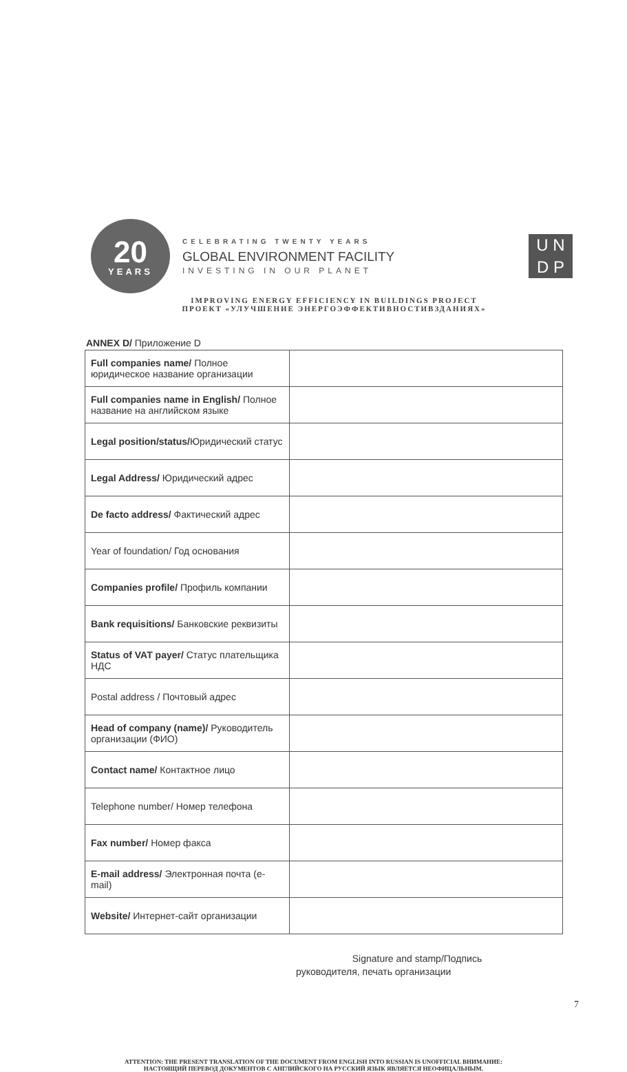20
YEARS
CELEBRATING TWENTY YEARS
GLOBAL ENVIRONMENT FACILITY
INVESTING IN OUR PLANET
U N
D P
IMPROVING ENERGY EFFICIENCY IN BUILDINGS PROJECT
ПРОЕКТ «УЛУЧШЕНИЕ ЭНЕРГОЭФФЕКТИВНОСТИВЗДАНИЯХ»
ANNEX D/ Приложение D
| Full companies name/ Полное юридическое название организации | |
| Full companies name in English/ Полное название на английском языке | |
| Legal position/status/ Юридический статус | |
| Legal Address/ Юридический адрес | |
| De facto address/ Фактический адрес | |
| Year of foundation/ Год основания | |
| Companies profile/ Профиль компании | |
| Bank requisitions/ Банковские реквизиты | |
| Status of VAT payer/ Статус плательщика НДС | |
| Postal address / Почтовый адрес | |
| Head of company (name)/ Руководитель организации (ФИО) | |
| Contact name/ Контактное лицо | |
| Telephone number/ Номер телефона | |
| Fax number/ Номер факса | |
| E-mail address/ Электронная почта (e-mail) | |
| Website/ Интернет-сайт организации | |
Signature and stamp/Подпись
руководителя, печать организации
7
ATTENTION: THE PRESENT TRANSLATION OF THE DOCUMENT FROM ENGLISH INTO RUSSIAN IS UNOFFICIAL ВНИМАНИЕ:
НАСТОЯЩИЙ ПЕРЕВОД ДОКУМЕНТОВ С АНГЛИЙСКОГО НА РУССКИЙ ЯЗЫК ЯВЛЯЕТСЯ НЕОФИЦАЛЬНЫМ.